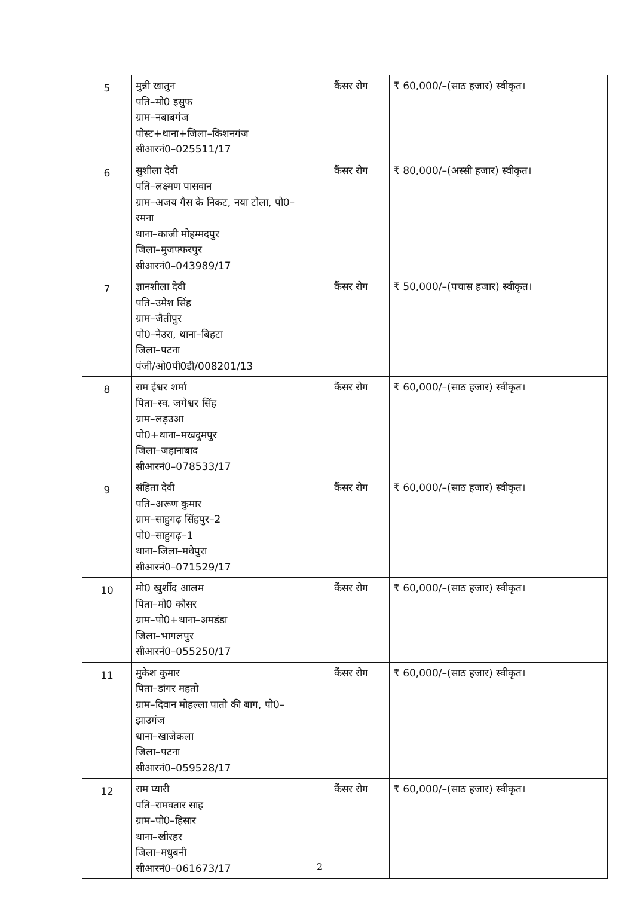| 5 | मुन्नी खातुन पति–मो0 इसुफ ग्राम–नबाबगंज पोस्ट+थाना+जिला–किशनगंज सीआरनं0–025511/17 | कैंसर रोग | ₹ 60,000/–(साठ हजार) स्वीकृत। |
| 6 | सुशीला देवी पति–लक्ष्मण पासवान ग्राम–अजय गैस के निकट, नया टोला, पो0–रमना थाना–काजी मोहम्मदपुर जिला–मुजफ्फरपुर सीआरनं0–043989/17 | कैंसर रोग | ₹ 80,000/–(अस्सी हजार) स्वीकृत। |
| 7 | ज्ञानशीला देवी पति–उमेश सिंह ग्राम–जैतीपुर पो0–नेउरा, थाना–बिहटा जिला–पटना पंजी/ओ0पी0डी/008201/13 | कैंसर रोग | ₹ 50,000/–(पचास हजार) स्वीकृत। |
| 8 | राम ईश्वर शर्मा पिता–स्व. जगेश्वर सिंह ग्राम–लड़उआ पो0+थाना–मखदुमपुर जिला–जहानाबाद सीआरनं0–078533/17 | कैंसर रोग | ₹ 60,000/–(साठ हजार) स्वीकृत। |
| 9 | संहिता देवी पति–अरूण कुमार ग्राम–साहुगढ़ सिंहपुर–2 पो0–साहुगढ़–1 थाना–जिला–मधेपुरा सीआरनं0–071529/17 | कैंसर रोग | ₹ 60,000/–(साठ हजार) स्वीकृत। |
| 10 | मो0 खुर्शीद आलम पिता–मो0 कौसर ग्राम–पो0+थाना–अमडंडा जिला–भागलपुर सीआरनं0–055250/17 | कैंसर रोग | ₹ 60,000/–(साठ हजार) स्वीकृत। |
| 11 | मुकेश कुमार पिता–डांगर महतो ग्राम–दिवान मोहल्ला पातो की बाग, पो0–झाउगंज थाना–खाजेकला जिला–पटना सीआरनं0–059528/17 | कैंसर रोग | ₹ 60,000/–(साठ हजार) स्वीकृत। |
| 12 | राम प्यारी पति–रामवतार साह ग्राम–पो0–हिसार थाना–खीरहर जिला–मधुबनी सीआरनं0–061673/17 | कैंसर रोग | ₹ 60,000/–(साठ हजार) स्वीकृत। |
2